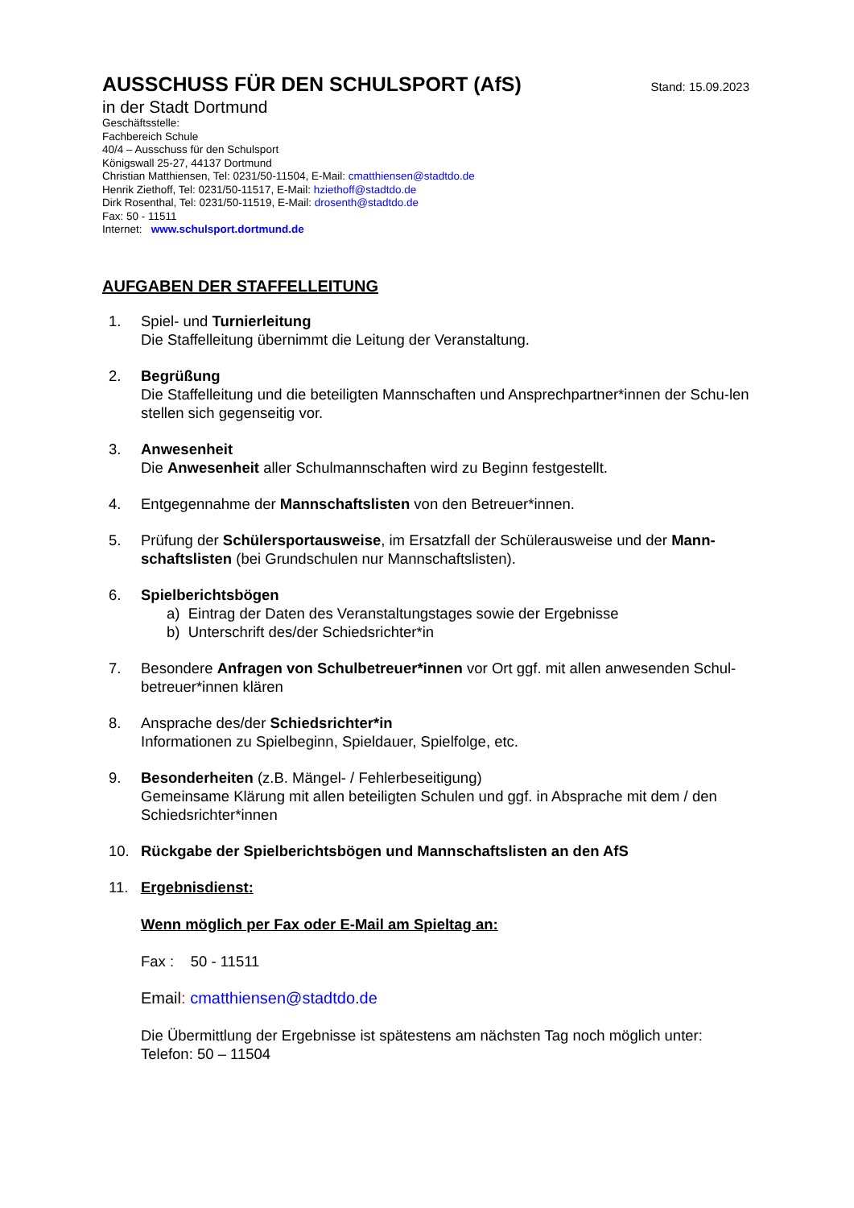AUSSCHUSS FÜR DEN SCHULSPORT (AfS)
Stand: 15.09.2023
in der Stadt Dortmund
Geschäftsstelle:
Fachbereich Schule
40/4 – Ausschuss für den Schulsport
Königswall 25-27, 44137 Dortmund
Christian Matthiensen, Tel: 0231/50-11504, E-Mail: cmatthiensen@stadtdo.de
Henrik Ziethoff, Tel: 0231/50-11517, E-Mail: hziethoff@stadtdo.de
Dirk Rosenthal, Tel: 0231/50-11519, E-Mail: drosenth@stadtdo.de
Fax: 50 - 11511
Internet: www.schulsport.dortmund.de
AUFGABEN DER STAFFELLEITUNG
1. Spiel- und Turnierleitung
Die Staffelleitung übernimmt die Leitung der Veranstaltung.
2. Begrüßung
Die Staffelleitung und die beteiligten Mannschaften und Ansprechpartner*innen der Schu-len stellen sich gegenseitig vor.
3. Anwesenheit
Die Anwesenheit aller Schulmannschaften wird zu Beginn festgestellt.
4. Entgegennahme der Mannschaftslisten von den Betreuer*innen.
5. Prüfung der Schülersportausweise, im Ersatzfall der Schülerausweise und der Mann-schaftslisten (bei Grundschulen nur Mannschaftslisten).
6. Spielberichtsbögen
a) Eintrag der Daten des Veranstaltungstages sowie der Ergebnisse
b) Unterschrift des/der Schiedsrichter*in
7. Besondere Anfragen von Schulbetreuer*innen vor Ort ggf. mit allen anwesenden Schul-betreuer*innen klären
8. Ansprache des/der Schiedsrichter*in
Informationen zu Spielbeginn, Spieldauer, Spielfolge, etc.
9. Besonderheiten (z.B. Mängel- / Fehlerbeseitigung)
Gemeinsame Klärung mit allen beteiligten Schulen und ggf. in Absprache mit dem / den Schiedsrichter*innen
10. Rückgabe der Spielberichtsbögen und Mannschaftslisten an den AfS
11. Ergebnisdienst:
Wenn möglich per Fax oder E-Mail am Spieltag an:
Fax : 50 - 11511
Email: cmatthiensen@stadtdo.de
Die Übermittlung der Ergebnisse ist spätestens am nächsten Tag noch möglich unter:
Telefon: 50 – 11504